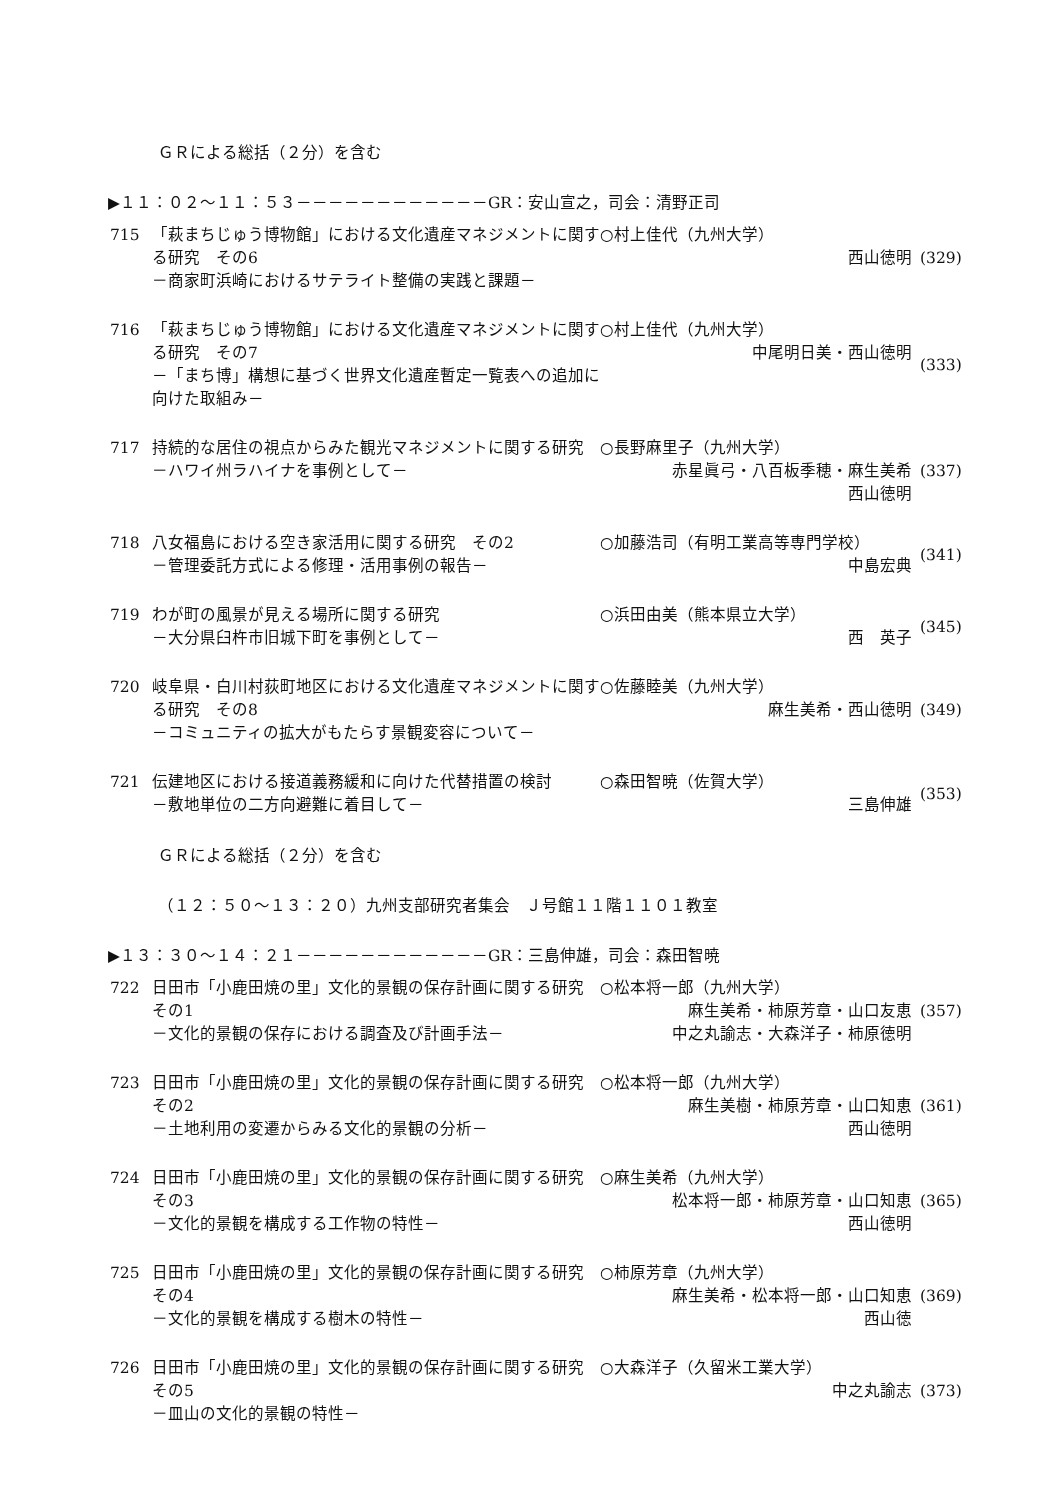ＧＲによる総括（２分）を含む
▶１１：０２～１１：５３－－－－－－－－－－－－GR：安山宣之，司会：清野正司
715
「萩まちじゅう博物館」における文化遺産マネジメントに関する研究　その6
－商家町浜崎におけるサテライト整備の実践と課題－
○村上佳代（九州大学）
西山徳明
(329)
716
「萩まちじゅう博物館」における文化遺産マネジメントに関する研究　その7
－「まち博」構想に基づく世界文化遺産暫定一覧表への追加に向けた取組み－
○村上佳代（九州大学）
中尾明日美・西山徳明
(333)
717
持続的な居住の視点からみた観光マネジメントに関する研究
－ハワイ州ラハイナを事例として－
○長野麻里子（九州大学）
赤星眞弓・八百板季穂・麻生美希
西山徳明
(337)
718
八女福島における空き家活用に関する研究　その2
－管理委託方式による修理・活用事例の報告－
○加藤浩司（有明工業高等専門学校）
中島宏典
(341)
719
わが町の風景が見える場所に関する研究
－大分県臼杵市旧城下町を事例として－
○浜田由美（熊本県立大学）
西　英子
(345)
720
岐阜県・白川村荻町地区における文化遺産マネジメントに関する研究　その8
－コミュニティの拡大がもたらす景観変容について－
○佐藤睦美（九州大学）
麻生美希・西山徳明
(349)
721
伝建地区における接道義務緩和に向けた代替措置の検討
－敷地単位の二方向避難に着目して－
○森田智暁（佐賀大学）
三島伸雄
(353)
ＧＲによる総括（２分）を含む
（１２：５０～１３：２０）九州支部研究者集会　Ｊ号館１１階１１０１教室
▶１３：３０～１４：２１－－－－－－－－－－－－GR：三島伸雄，司会：森田智暁
722
日田市「小鹿田焼の里」文化的景観の保存計画に関する研究　その1
－文化的景観の保存における調査及び計画手法－
○松本将一郎（九州大学）
麻生美希・柿原芳章・山口友恵
中之丸諭志・大森洋子・柿原徳明
(357)
723
日田市「小鹿田焼の里」文化的景観の保存計画に関する研究　その2
－土地利用の変遷からみる文化的景観の分析－
○松本将一郎（九州大学）
麻生美樹・柿原芳章・山口知恵
西山徳明
(361)
724
日田市「小鹿田焼の里」文化的景観の保存計画に関する研究　その3
－文化的景観を構成する工作物の特性－
○麻生美希（九州大学）
松本将一郎・柿原芳章・山口知恵
西山徳明
(365)
725
日田市「小鹿田焼の里」文化的景観の保存計画に関する研究　その4
－文化的景観を構成する樹木の特性－
○柿原芳章（九州大学）
麻生美希・松本将一郎・山口知恵
西山徳
(369)
726
日田市「小鹿田焼の里」文化的景観の保存計画に関する研究　その5
－皿山の文化的景観の特性－
○大森洋子（久留米工業大学）
中之丸諭志
(373)